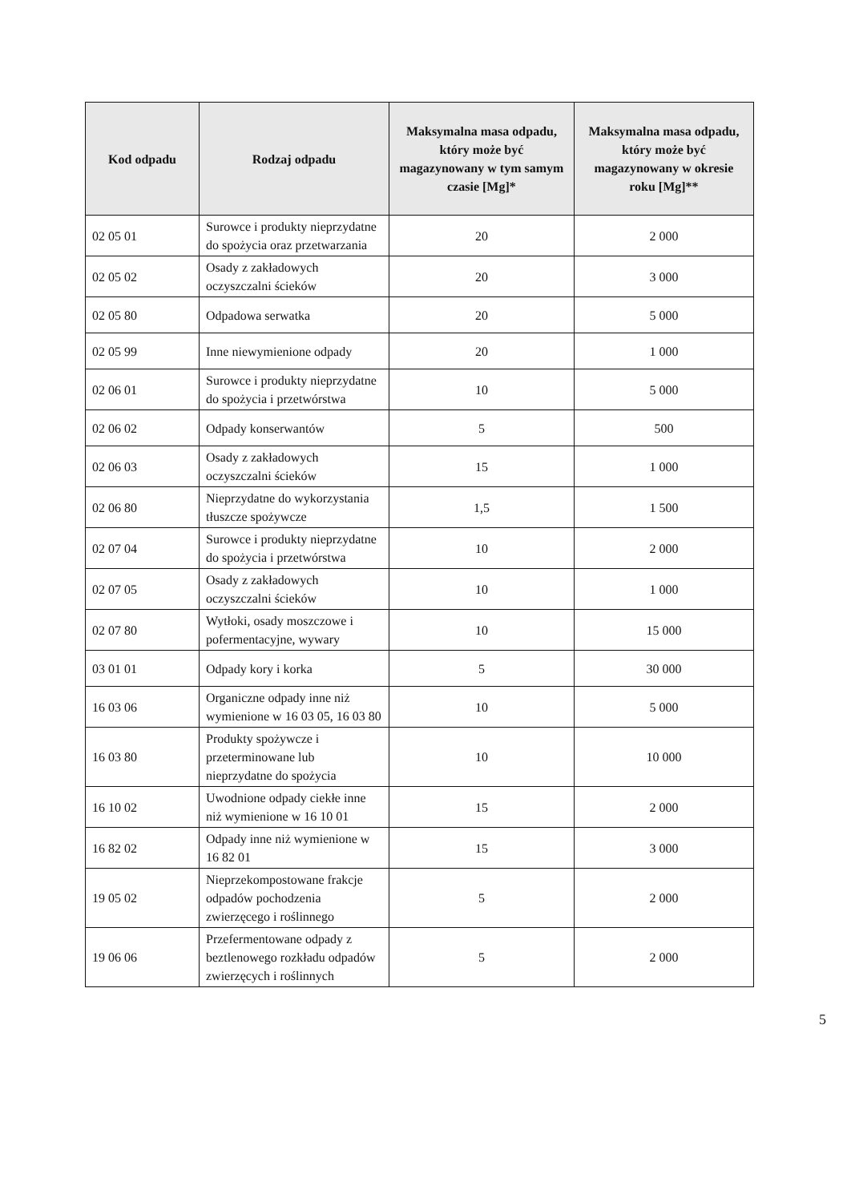| Kod odpadu | Rodzaj odpadu | Maksymalna masa odpadu, który może być magazynowany w tym samym czasie [Mg]* | Maksymalna masa odpadu, który może być magazynowany w okresie roku [Mg]** |
| --- | --- | --- | --- |
| 02 05 01 | Surowce i produkty nieprzydatne do spożycia oraz przetwarzania | 20 | 2 000 |
| 02 05 02 | Osady z zakładowych oczyszczalni ścieków | 20 | 3 000 |
| 02 05 80 | Odpadowa serwatka | 20 | 5 000 |
| 02 05 99 | Inne niewymienione odpady | 20 | 1 000 |
| 02 06 01 | Surowce i produkty nieprzydatne do spożycia i przetwórstwa | 10 | 5 000 |
| 02 06 02 | Odpady konserwantów | 5 | 500 |
| 02 06 03 | Osady z zakładowych oczyszczalni ścieków | 15 | 1 000 |
| 02 06 80 | Nieprzydatne do wykorzystania tłuszcze spożywcze | 1,5 | 1 500 |
| 02 07 04 | Surowce i produkty nieprzydatne do spożycia i przetwórstwa | 10 | 2 000 |
| 02 07 05 | Osady z zakładowych oczyszczalni ścieków | 10 | 1 000 |
| 02 07 80 | Wytłoki, osady moszczowe i pofermentacyjne, wywary | 10 | 15 000 |
| 03 01 01 | Odpady kory i korka | 5 | 30 000 |
| 16 03 06 | Organiczne odpady inne niż wymienione w 16 03 05, 16 03 80 | 10 | 5 000 |
| 16 03 80 | Produkty spożywcze i przeterminowane lub nieprzydatne do spożycia | 10 | 10 000 |
| 16 10 02 | Uwodnione odpady ciekłe inne niż wymienione w 16 10 01 | 15 | 2 000 |
| 16 82 02 | Odpady inne niż wymienione w 16 82 01 | 15 | 3 000 |
| 19 05 02 | Nieprzekompostowane frakcje odpadów pochodzenia zwierzęcego i roślinnego | 5 | 2 000 |
| 19 06 06 | Przefermentowane odpady z beztlenowego rozkładu odpadów zwierzęcych i roślinnych | 5 | 2 000 |
5